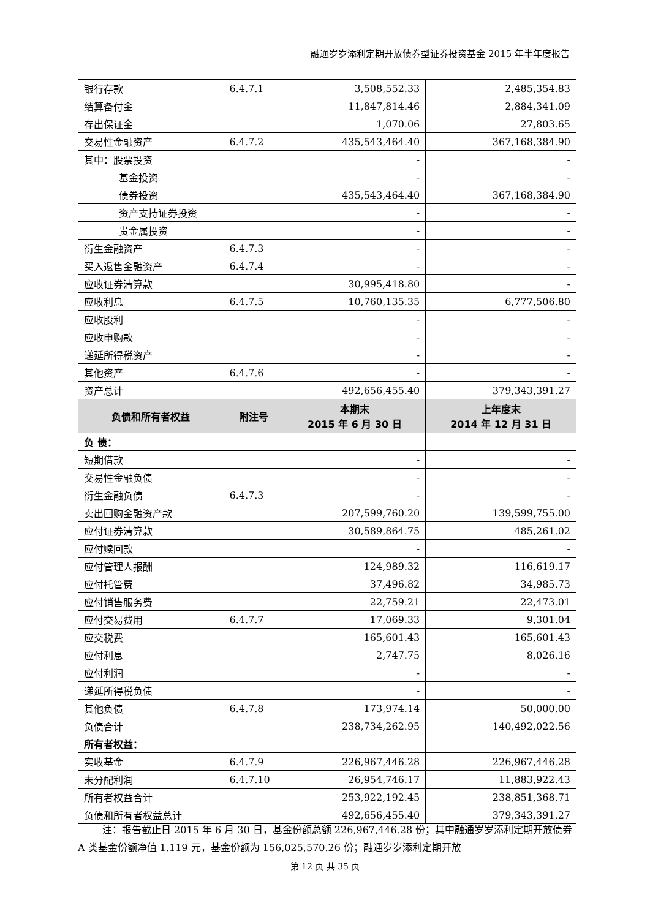融通岁岁添利定期开放债券型证券投资基金 2015 年半年度报告
| 银行存款 | 6.4.7.1 | 3,508,552.33 | 2,485,354.83 |
| 结算备付金 | | 11,847,814.46 | 2,884,341.09 |
| 存出保证金 | | 1,070.06 | 27,803.65 |
| 交易性金融资产 | 6.4.7.2 | 435,543,464.40 | 367,168,384.90 |
| 其中：股票投资 | | - | - |
| 基金投资 | | - | - |
| 债券投资 | | 435,543,464.40 | 367,168,384.90 |
| 资产支持证券投资 | | - | - |
| 贵金属投资 | | - | - |
| 衍生金融资产 | 6.4.7.3 | - | - |
| 买入返售金融资产 | 6.4.7.4 | - | - |
| 应收证券清算款 | | 30,995,418.80 | - |
| 应收利息 | 6.4.7.5 | 10,760,135.35 | 6,777,506.80 |
| 应收股利 | | - | - |
| 应收申购款 | | - | - |
| 递延所得税资产 | | - | - |
| 其他资产 | 6.4.7.6 | - | - |
| 资产总计 | | 492,656,455.40 | 379,343,391.27 |
| 负债和所有者权益 | 附注号 | 本期末 2015 年 6 月 30 日 | 上年度末 2014 年 12 月 31 日 |
| 负 债： | | | |
| 短期借款 | | - | - |
| 交易性金融负债 | | - | - |
| 衍生金融负债 | 6.4.7.3 | - | - |
| 卖出回购金融资产款 | | 207,599,760.20 | 139,599,755.00 |
| 应付证券清算款 | | 30,589,864.75 | 485,261.02 |
| 应付赎回款 | | - | - |
| 应付管理人报酬 | | 124,989.32 | 116,619.17 |
| 应付托管费 | | 37,496.82 | 34,985.73 |
| 应付销售服务费 | | 22,759.21 | 22,473.01 |
| 应付交易费用 | 6.4.7.7 | 17,069.33 | 9,301.04 |
| 应交税费 | | 165,601.43 | 165,601.43 |
| 应付利息 | | 2,747.75 | 8,026.16 |
| 应付利润 | | - | - |
| 递延所得税负债 | | - | - |
| 其他负债 | 6.4.7.8 | 173,974.14 | 50,000.00 |
| 负债合计 | | 238,734,262.95 | 140,492,022.56 |
| 所有者权益： | | | |
| 实收基金 | 6.4.7.9 | 226,967,446.28 | 226,967,446.28 |
| 未分配利润 | 6.4.7.10 | 26,954,746.17 | 11,883,922.43 |
| 所有者权益合计 | | 253,922,192.45 | 238,851,368.71 |
| 负债和所有者权益总计 | | 492,656,455.40 | 379,343,391.27 |
注：报告截止日 2015 年 6 月 30 日，基金份额总额 226,967,446.28 份；其中融通岁岁添利定期开放债券 A 类基金份额净值 1.119 元，基金份额为 156,025,570.26 份；融通岁岁添利定期开放
第 12 页 共 35 页